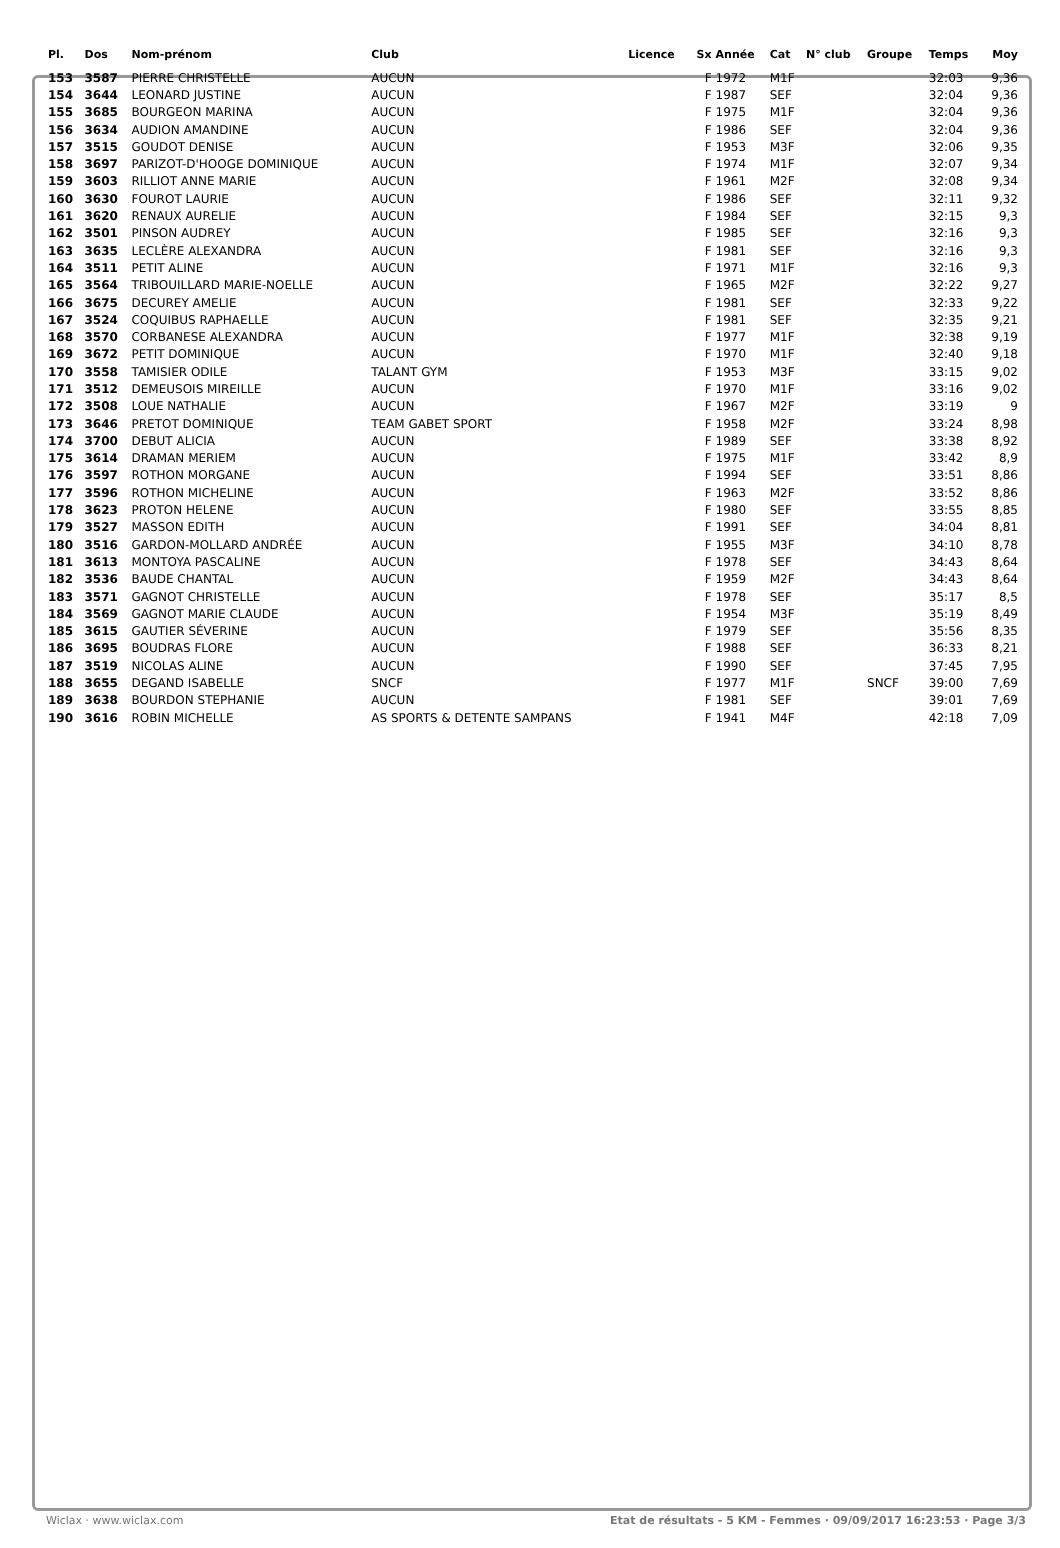| Pl. | Dos | Nom-prénom | Club | Licence | Sx | Année | Cat | N° club | Groupe | Temps | Moy |
| --- | --- | --- | --- | --- | --- | --- | --- | --- | --- | --- | --- |
| 153 | 3587 | PIERRE CHRISTELLE | AUCUN | | F | 1972 | M1F | | | 32:03 | 9,36 |
| 154 | 3644 | LEONARD JUSTINE | AUCUN | | F | 1987 | SEF | | | 32:04 | 9,36 |
| 155 | 3685 | BOURGEON MARINA | AUCUN | | F | 1975 | M1F | | | 32:04 | 9,36 |
| 156 | 3634 | AUDION AMANDINE | AUCUN | | F | 1986 | SEF | | | 32:04 | 9,36 |
| 157 | 3515 | GOUDOT DENISE | AUCUN | | F | 1953 | M3F | | | 32:06 | 9,35 |
| 158 | 3697 | PARIZOT-D'HOOGE DOMINIQUE | AUCUN | | F | 1974 | M1F | | | 32:07 | 9,34 |
| 159 | 3603 | RILLIOT ANNE MARIE | AUCUN | | F | 1961 | M2F | | | 32:08 | 9,34 |
| 160 | 3630 | FOUROT LAURIE | AUCUN | | F | 1986 | SEF | | | 32:11 | 9,32 |
| 161 | 3620 | RENAUX AURELIE | AUCUN | | F | 1984 | SEF | | | 32:15 | 9,3 |
| 162 | 3501 | PINSON AUDREY | AUCUN | | F | 1985 | SEF | | | 32:16 | 9,3 |
| 163 | 3635 | LECLÈRE ALEXANDRA | AUCUN | | F | 1981 | SEF | | | 32:16 | 9,3 |
| 164 | 3511 | PETIT ALINE | AUCUN | | F | 1971 | M1F | | | 32:16 | 9,3 |
| 165 | 3564 | TRIBOUILLARD MARIE-NOELLE | AUCUN | | F | 1965 | M2F | | | 32:22 | 9,27 |
| 166 | 3675 | DECUREY AMELIE | AUCUN | | F | 1981 | SEF | | | 32:33 | 9,22 |
| 167 | 3524 | COQUIBUS RAPHAELLE | AUCUN | | F | 1981 | SEF | | | 32:35 | 9,21 |
| 168 | 3570 | CORBANESE ALEXANDRA | AUCUN | | F | 1977 | M1F | | | 32:38 | 9,19 |
| 169 | 3672 | PETIT DOMINIQUE | AUCUN | | F | 1970 | M1F | | | 32:40 | 9,18 |
| 170 | 3558 | TAMISIER ODILE | TALANT GYM | | F | 1953 | M3F | | | 33:15 | 9,02 |
| 171 | 3512 | DEMEUSOIS MIREILLE | AUCUN | | F | 1970 | M1F | | | 33:16 | 9,02 |
| 172 | 3508 | LOUE NATHALIE | AUCUN | | F | 1967 | M2F | | | 33:19 | 9 |
| 173 | 3646 | PRETOT DOMINIQUE | TEAM GABET SPORT | | F | 1958 | M2F | | | 33:24 | 8,98 |
| 174 | 3700 | DEBUT ALICIA | AUCUN | | F | 1989 | SEF | | | 33:38 | 8,92 |
| 175 | 3614 | DRAMAN MERIEM | AUCUN | | F | 1975 | M1F | | | 33:42 | 8,9 |
| 176 | 3597 | ROTHON MORGANE | AUCUN | | F | 1994 | SEF | | | 33:51 | 8,86 |
| 177 | 3596 | ROTHON MICHELINE | AUCUN | | F | 1963 | M2F | | | 33:52 | 8,86 |
| 178 | 3623 | PROTON HELENE | AUCUN | | F | 1980 | SEF | | | 33:55 | 8,85 |
| 179 | 3527 | MASSON EDITH | AUCUN | | F | 1991 | SEF | | | 34:04 | 8,81 |
| 180 | 3516 | GARDON-MOLLARD ANDRÉE | AUCUN | | F | 1955 | M3F | | | 34:10 | 8,78 |
| 181 | 3613 | MONTOYA PASCALINE | AUCUN | | F | 1978 | SEF | | | 34:43 | 8,64 |
| 182 | 3536 | BAUDE CHANTAL | AUCUN | | F | 1959 | M2F | | | 34:43 | 8,64 |
| 183 | 3571 | GAGNOT CHRISTELLE | AUCUN | | F | 1978 | SEF | | | 35:17 | 8,5 |
| 184 | 3569 | GAGNOT MARIE CLAUDE | AUCUN | | F | 1954 | M3F | | | 35:19 | 8,49 |
| 185 | 3615 | GAUTIER SÉVERINE | AUCUN | | F | 1979 | SEF | | | 35:56 | 8,35 |
| 186 | 3695 | BOUDRAS FLORE | AUCUN | | F | 1988 | SEF | | | 36:33 | 8,21 |
| 187 | 3519 | NICOLAS ALINE | AUCUN | | F | 1990 | SEF | | | 37:45 | 7,95 |
| 188 | 3655 | DEGAND ISABELLE | SNCF | | F | 1977 | M1F | | SNCF | 39:00 | 7,69 |
| 189 | 3638 | BOURDON STEPHANIE | AUCUN | | F | 1981 | SEF | | | 39:01 | 7,69 |
| 190 | 3616 | ROBIN MICHELLE | AS SPORTS & DETENTE SAMPANS | | F | 1941 | M4F | | | 42:18 | 7,09 |
Wiclax · www.wiclax.com Etat de résultats - 5 KM - Femmes · 09/09/2017 16:23:53 · Page 3/3